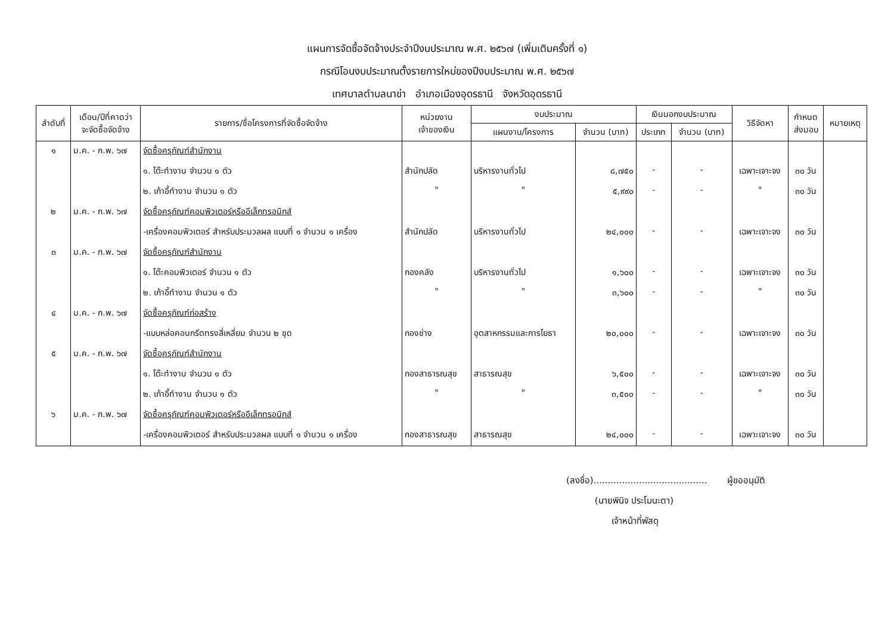แผนการจัดซื้อจัดจ้างประจำปีงบประมาณ พ.ศ. ๒๕๖๗ (เพิ่มเติมครั้งที่ ๑)
กรณีโอนงบประมาณตั้งรายการใหม่ของปีงบประมาณ พ.ศ. ๒๕๖๗
เทศบาลตำบลนาข่า อำเภอเมืองอุดรธานี จังหวัดอุดรธานี
| ลำดับที่ | เดือน/ปีที่คาดว่า จะจัดซื้อจัดจ้าง | รายการ/ชื่อโครงการที่จัดซื้อจัดจ้าง | หน่วยงาน เจ้าของเงิน | งบประมาณ | | เงินนอกงบประมาณ | | วิธีจัดหา | กำหนด ส่งมอบ | หมายเหตุ |
| --- | --- | --- | --- | --- | --- | --- | --- | --- | --- | --- |
| | | | | แผนงาน/โครงการ | จำนวน (บาท) | ประเภท | จำนวน (บาท) | | | |
| ๑ | ม.ค. - ก.พ. ๖๗ | จัดซื้อครุภัณฑ์สำนักงาน | | | | | | | | |
| | | ๑. โต๊ะทำงาน จำนวน ๑ ตัว | สำนักปลัด | บริหารงานทั่วไป | ๘,๗๕๐ | - | - | เฉพาะเจาะจง | ๓๐ วัน | |
| | | ๒. เก้าอี้ทำงาน จำนวน ๑ ตัว | " | " | ๕,๙๙๐ | - | - | " | ๓๐ วัน | |
| ๒ | ม.ค. - ก.พ. ๖๗ | จัดซื้อครุภัณฑ์คอมพิวเตอร์หรืออีเล็กทรอนิกส์ | | | | | | | | |
| | | -เครื่องคอมพิวเตอร์ สำหรับประมวลผล แบบที่ ๑ จำนวน ๑ เครื่อง | สำนักปลัด | บริหารงานทั่วไป | ๒๔,๐๐๐ | - | - | เฉพาะเจาะจง | ๓๐ วัน | |
| ๓ | ม.ค. - ก.พ. ๖๗ | จัดซื้อครุภัณฑ์สำนักงาน | | | | | | | | |
| | | ๑. โต๊ะคอมพิวเตอร์ จำนวน ๑ ตัว | กองคลัง | บริหารงานทั่วไป | ๑,๖๐๐ | - | - | เฉพาะเจาะจง | ๓๐ วัน | |
| | | ๒. เก้าอี้ทำงาน จำนวน ๑ ตัว | " | " | ๓,๖๐๐ | - | - | " | ๓๐ วัน | |
| ๔ | ม.ค. - ก.พ. ๖๗ | จัดซื้อครุภัณฑ์ก่อสร้าง | | | | | | | | |
| | | -แบบหล่อคอนกรีตทรงสี่เหลี่ยม จำนวน ๒ ชุด | กองช่าง | อุตสาหกรรมและการโยธา | ๒๐,๐๐๐ | - | - | เฉพาะเจาะจง | ๓๐ วัน | |
| ๕ | ม.ค. - ก.พ. ๖๗ | จัดซื้อครุภัณฑ์สำนักงาน | | | | | | | | |
| | | ๑. โต๊ะทำงาน จำนวน ๑ ตัว | กองสาธารณสุข | สาธารณสุข | ๖,๕๐๐ | - | - | เฉพาะเจาะจง | ๓๐ วัน | |
| | | ๒. เก้าอี้ทำงาน จำนวน ๑ ตัว | " | " | ๓,๕๐๐ | - | - | " | ๓๐ วัน | |
| ๖ | ม.ค. - ก.พ. ๖๗ | จัดซื้อครุภัณฑ์คอมพิวเตอร์หรืออีเล็กทรอนิกส์ | | | | | | | | |
| | | -เครื่องคอมพิวเตอร์ สำหรับประมวลผล แบบที่ ๑ จำนวน ๑ เครื่อง | กองสาธารณสุข | สาธารณสุข | ๒๔,๐๐๐ | - | - | เฉพาะเจาะจง | ๓๐ วัน | |
(ลงชื่อ)........................................ ผู้ขออนุมัติ
(นายพินิจ ประโมนะตา)
เจ้าหน้าที่พัสดุ